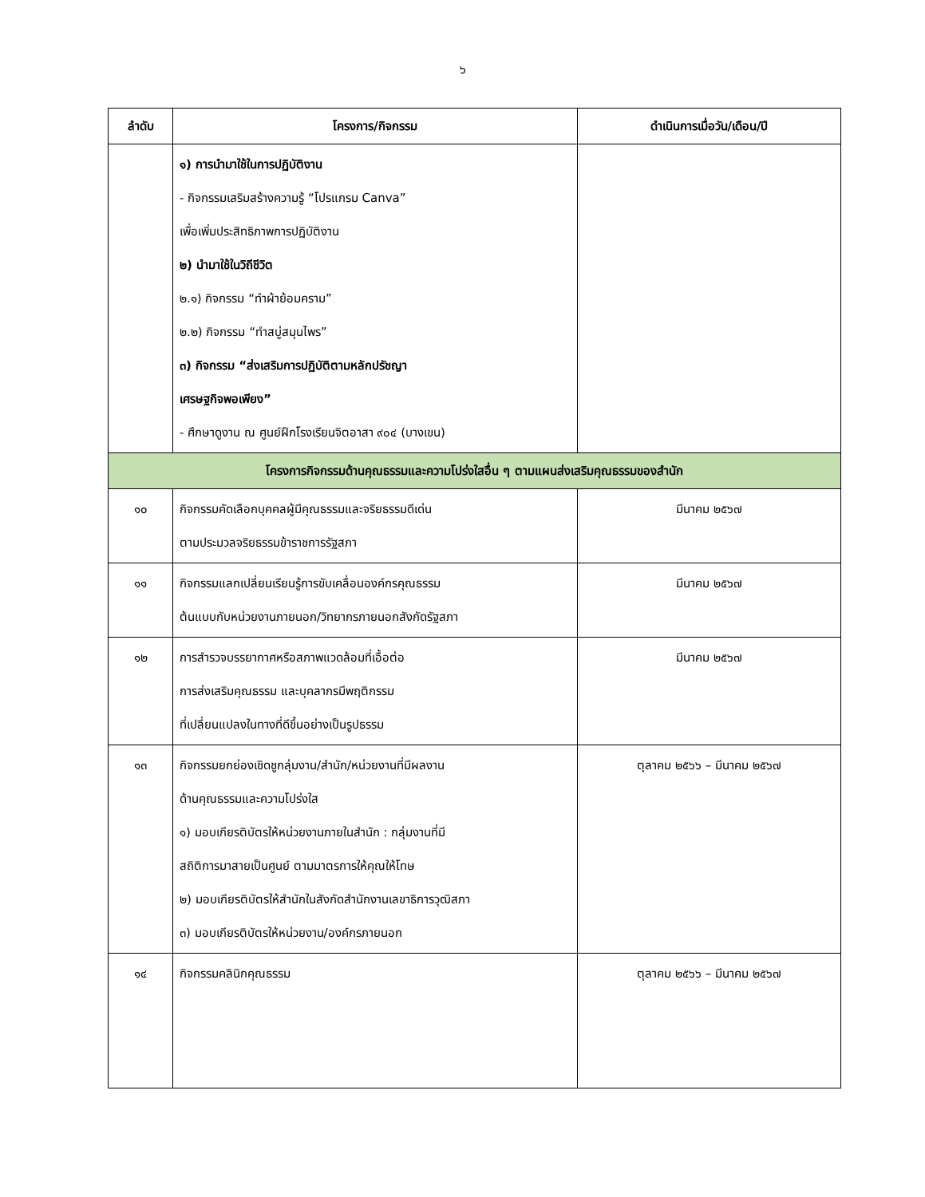๖
| ลำดับ | โครงการ/กิจกรรม | ดำเนินการเมื่อวัน/เดือน/ปี |
| --- | --- | --- |
| | ๑) การนำมาใช้ในการปฏิบัติงาน - กิจกรรมเสริมสร้างความรู้ “โปรแกรม Canva” เพื่อเพิ่มประสิทธิภาพการปฏิบัติงาน ๒) นำมาใช้ในวิถีชีวิต ๒.๑) กิจกรรม “ทำผ้าย้อมคราม” ๒.๒) กิจกรรม “ทำสบู่สมุนไพร” ๓) กิจกรรม “ส่งเสริมการปฏิบัติตามหลักปรัชญา เศรษฐกิจพอเพียง” - ศึกษาดูงาน ณ ศูนย์ฝึกโรงเรียนจิตอาสา ๙๐๔ (บางเขน) | |
| โครงการกิจกรรมด้านคุณธรรมและความโปร่งใสอื่น ๆ ตามแผนส่งเสริมคุณธรรมของสำนัก | | |
| ๑๐ | กิจกรรมคัดเลือกบุคคลผู้มีคุณธรรมและจริยธรรมดีเด่น ตามประมวลจริยธรรมข้าราชการรัฐสภา | มีนาคม ๒๕๖๗ |
| ๑๑ | กิจกรรมแลกเปลี่ยนเรียนรู้การขับเคลื่อนองค์กรคุณธรรม ต้นแบบกับหน่วยงานภายนอก/วิทยากรภายนอกสังกัดรัฐสภา | มีนาคม ๒๕๖๗ |
| ๑๒ | การสำรวจบรรยากาศหรือสภาพแวดล้อมที่เอื้อต่อ การส่งเสริมคุณธรรม และบุคลากรมีพฤติกรรม ที่เปลี่ยนแปลงในทางที่ดีขึ้นอย่างเป็นรูปธรรม | มีนาคม ๒๕๖๗ |
| ๑๓ | กิจกรรมยกย่องเชิดชูกลุ่มงาน/สำนัก/หน่วยงานที่มีผลงาน ด้านคุณธรรมและความโปร่งใส ๑) มอบเกียรติบัตรให้หน่วยงานภายในสำนัก : กลุ่มงานที่มี สถิติการมาสายเป็นศูนย์ ตามมาตรการให้คุณให้โทษ ๒) มอบเกียรติบัตรให้สำนักในสังกัดสำนักงานเลขาธิการวุฒิสภา ๓) มอบเกียรติบัตรให้หน่วยงาน/องค์กรภายนอก | ตุลาคม ๒๕๖๖ – มีนาคม ๒๕๖๗ |
| ๑๔ | กิจกรรมคลินิกคุณธรรม | ตุลาคม ๒๕๖๖ – มีนาคม ๒๕๖๗ |